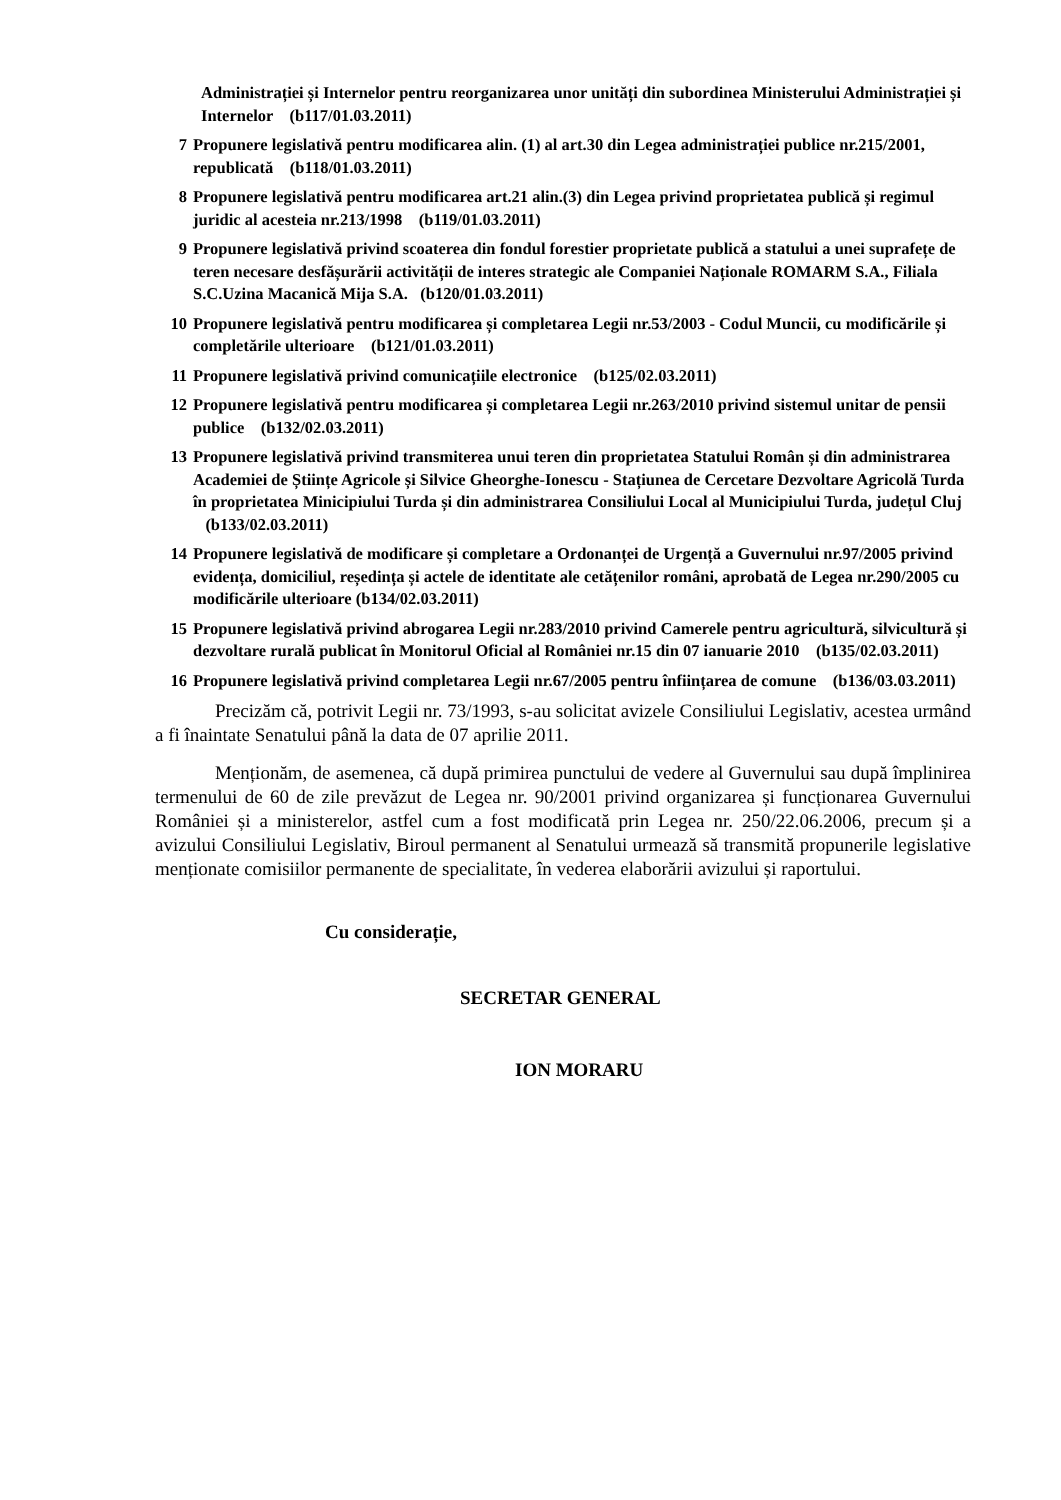Administrației și Internelor pentru reorganizarea unor unități din subordinea Ministerului Administrației și Internelor (b117/01.03.2011)
7 Propunere legislativă pentru modificarea alin. (1) al art.30 din Legea administrației publice nr.215/2001, republicată (b118/01.03.2011)
8 Propunere legislativă pentru modificarea art.21 alin.(3) din Legea privind proprietatea publică și regimul juridic al acesteia nr.213/1998 (b119/01.03.2011)
9 Propunere legislativă privind scoaterea din fondul forestier proprietate publică a statului a unei suprafețe de teren necesare desfășurării activității de interes strategic ale Companiei Naționale ROMARM S.A., Filiala S.C.Uzina Macanică Mija S.A. (b120/01.03.2011)
10 Propunere legislativă pentru modificarea și completarea Legii nr.53/2003 - Codul Muncii, cu modificările și completările ulterioare (b121/01.03.2011)
11 Propunere legislativă privind comunicațiile electronice (b125/02.03.2011)
12 Propunere legislativă pentru modificarea și completarea Legii nr.263/2010 privind sistemul unitar de pensii publice (b132/02.03.2011)
13 Propunere legislativă privind transmiterea unui teren din proprietatea Statului Român și din administrarea Academiei de Științe Agricole și Silvice Gheorghe-Ionescu - Stațiunea de Cercetare Dezvoltare Agricolă Turda în proprietatea Minicipiului Turda și din administrarea Consiliului Local al Municipiului Turda, județul Cluj (b133/02.03.2011)
14 Propunere legislativă de modificare și completare a Ordonanței de Urgență a Guvernului nr.97/2005 privind evidența, domiciliul, reședința și actele de identitate ale cetățenilor români, aprobată de Legea nr.290/2005 cu modificările ulterioare (b134/02.03.2011)
15 Propunere legislativă privind abrogarea Legii nr.283/2010 privind Camerele pentru agricultură, silvicultură și dezvoltare rurală publicat în Monitorul Oficial al României nr.15 din 07 ianuarie 2010 (b135/02.03.2011)
16 Propunere legislativă privind completarea Legii nr.67/2005 pentru înființarea de comune (b136/03.03.2011)
Precizăm că, potrivit Legii nr. 73/1993, s-au solicitat avizele Consiliului Legislativ, acestea urmând a fi înaintate Senatului până la data de 07 aprilie 2011.
Menționăm, de asemenea, că după primirea punctului de vedere al Guvernului sau după împlinirea termenului de 60 de zile prevăzut de Legea nr. 90/2001 privind organizarea și funcționarea Guvernului României și a ministerelor, astfel cum a fost modificată prin Legea nr. 250/22.06.2006, precum și a avizului Consiliului Legislativ, Biroul permanent al Senatului urmează să transmită propunerile legislative menționate comisiilor permanente de specialitate, în vederea elaborării avizului și raportului.
Cu considerație,
SECRETAR GENERAL
ION MORARU